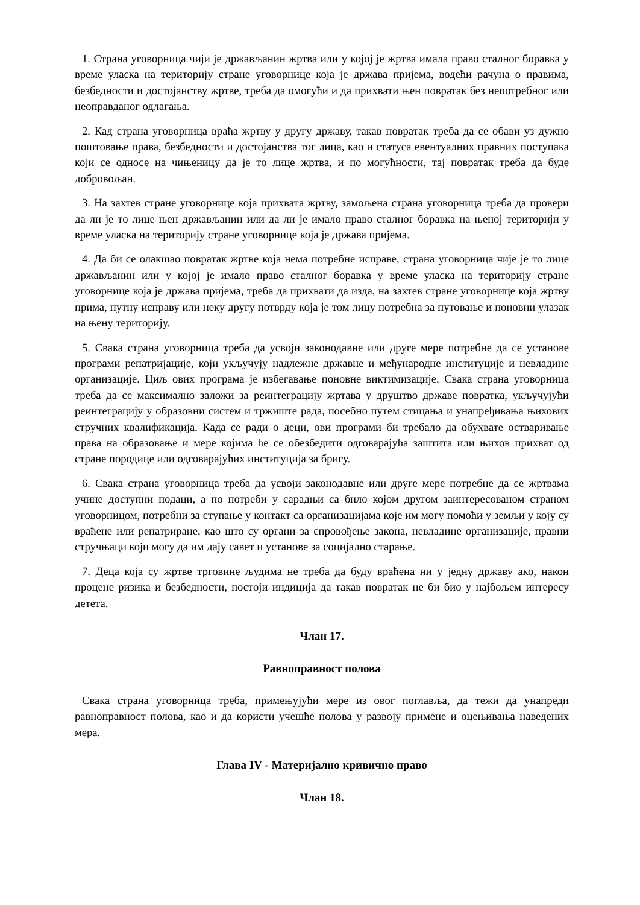1. Страна уговорница чији је држављанин жртва или у којој је жртва имала право сталног боравка у време уласка на територију стране уговорнице која је држава пријема, водећи рачуна о правима, безбедности и достојанству жртве, треба да омогући и да прихвати њен повратак без непотребног или неоправданог одлагања.
2. Кад страна уговорница враћа жртву у другу државу, такав повратак треба да се обави уз дужно поштовање права, безбедности и достојанства тог лица, као и статуса евентуалних правних поступака који се односе на чињеницу да је то лице жртва, и по могућности, тај повратак треба да буде добровољан.
3. На захтев стране уговорнице која прихвата жртву, замољена страна уговорница треба да провери да ли је то лице њен држављанин или да ли је имало право сталног боравка на њеној територији у време уласка на територију стране уговорнице која је држава пријема.
4. Да би се олакшао повратак жртве која нема потребне исправе, страна уговорница чије је то лице држављанин или у којој је имало право сталног боравка у време уласка на територију стране уговорнице која је држава пријема, треба да прихвати да изда, на захтев стране уговорнице која жртву прима, путну исправу или неку другу потврду која је том лицу потребна за путовање и поновни улазак на њену територију.
5. Свака страна уговорница треба да усвоји законодавне или друге мере потребне да се установе програми репатријације, који укључују надлежне државне и међународне институције и невладине организације. Циљ ових програма је избегавање поновне виктимизације. Свака страна уговорница треба да се максимално заложи за реинтеграцију жртава у друштво државе повратка, укључујући реинтеграцију у образовни систем и тржиште рада, посебно путем стицања и унапређивања њихових стручних квалификација. Када се ради о деци, ови програми би требало да обухвате остваривање права на образовање и мере којима ће се обезбедити одговарајућа заштита или њихов прихват од стране породице или одговарајућих институција за бригу.
6. Свака страна уговорница треба да усвоји законодавне или друге мере потребне да се жртвама учине доступни подаци, а по потреби у сарадњи са било којом другом заинтересованом страном уговорницом, потребни за ступање у контакт са организацијама које им могу помоћи у земљи у коју су враћене или репатриране, као што су органи за спровођење закона, невладине организације, правни стручњаци који могу да им дају савет и установе за социјално старање.
7. Деца која су жртве трговине људима не треба да буду враћена ни у једну државу ако, након процене ризика и безбедности, постоји индиција да такав повратак не би био у најбољем интересу детета.
Члан 17.
Равноправност полова
Свака страна уговорница треба, примењујући мере из овог поглавља, да тежи да унапреди равноправност полова, као и да користи учешће полова у развоју примене и оцењивања наведених мера.
Глава IV - Материјално кривично право
Члан 18.